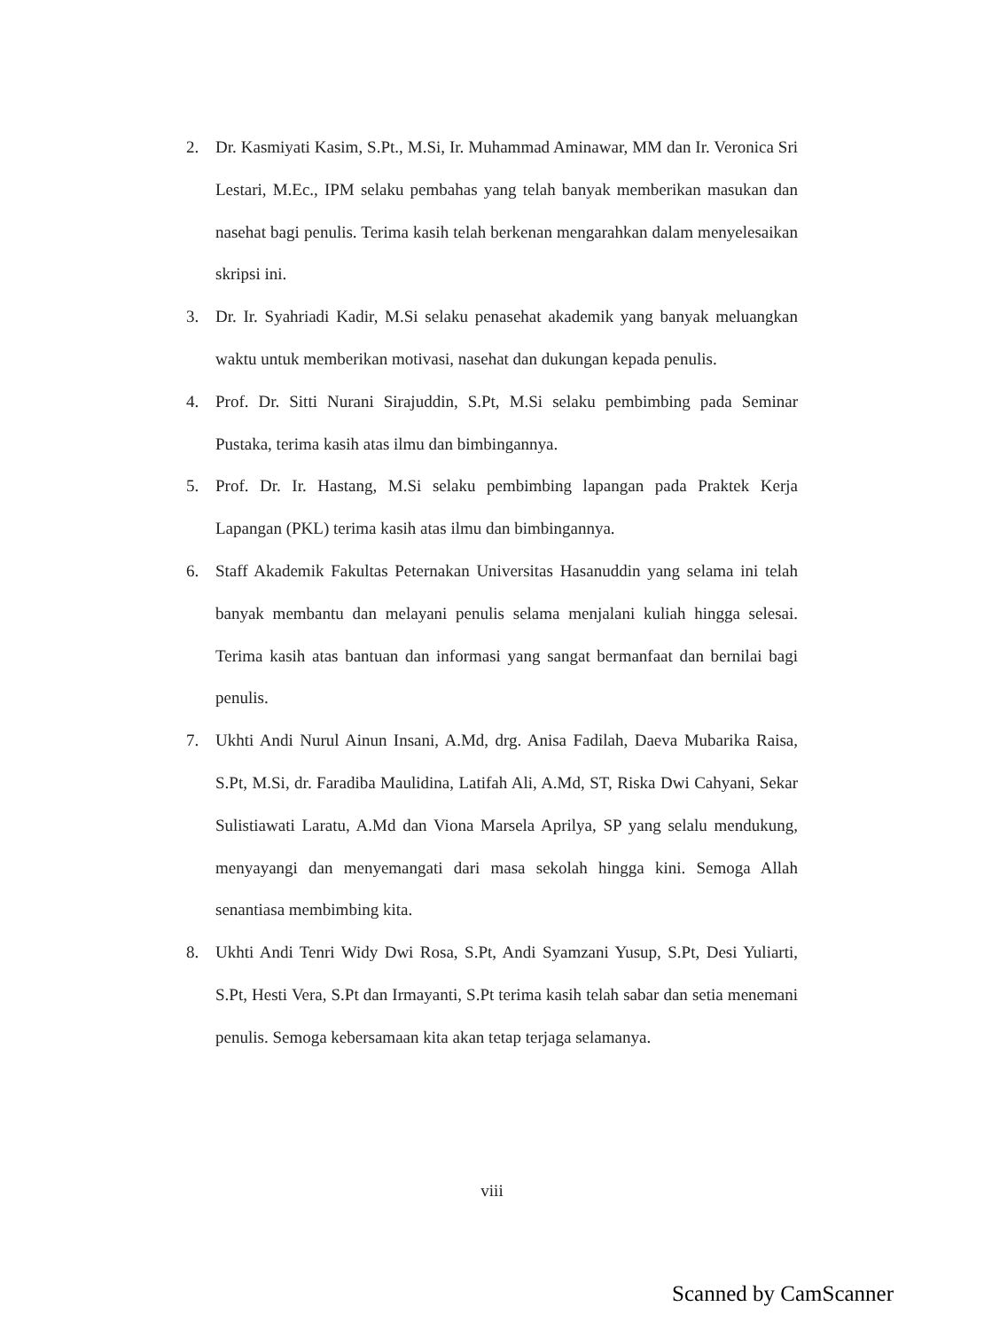2. Dr. Kasmiyati Kasim, S.Pt., M.Si, Ir. Muhammad Aminawar, MM dan Ir. Veronica Sri Lestari, M.Ec., IPM selaku pembahas yang telah banyak memberikan masukan dan nasehat bagi penulis. Terima kasih telah berkenan mengarahkan dalam menyelesaikan skripsi ini.
3. Dr. Ir. Syahriadi Kadir, M.Si selaku penasehat akademik yang banyak meluangkan waktu untuk memberikan motivasi, nasehat dan dukungan kepada penulis.
4. Prof. Dr. Sitti Nurani Sirajuddin, S.Pt, M.Si selaku pembimbing pada Seminar Pustaka, terima kasih atas ilmu dan bimbingannya.
5. Prof. Dr. Ir. Hastang, M.Si selaku pembimbing lapangan pada Praktek Kerja Lapangan (PKL) terima kasih atas ilmu dan bimbingannya.
6. Staff Akademik Fakultas Peternakan Universitas Hasanuddin yang selama ini telah banyak membantu dan melayani penulis selama menjalani kuliah hingga selesai. Terima kasih atas bantuan dan informasi yang sangat bermanfaat dan bernilai bagi penulis.
7. Ukhti Andi Nurul Ainun Insani, A.Md, drg. Anisa Fadilah, Daeva Mubarika Raisa, S.Pt, M.Si, dr. Faradiba Maulidina, Latifah Ali, A.Md, ST, Riska Dwi Cahyani, Sekar Sulistiawati Laratu, A.Md dan Viona Marsela Aprilya, SP yang selalu mendukung, menyayangi dan menyemangati dari masa sekolah hingga kini. Semoga Allah senantiasa membimbing kita.
8. Ukhti Andi Tenri Widy Dwi Rosa, S.Pt, Andi Syamzani Yusup, S.Pt, Desi Yuliarti, S.Pt, Hesti Vera, S.Pt dan Irmayanti, S.Pt terima kasih telah sabar dan setia menemani penulis. Semoga kebersamaan kita akan tetap terjaga selamanya.
viii
Scanned by CamScanner